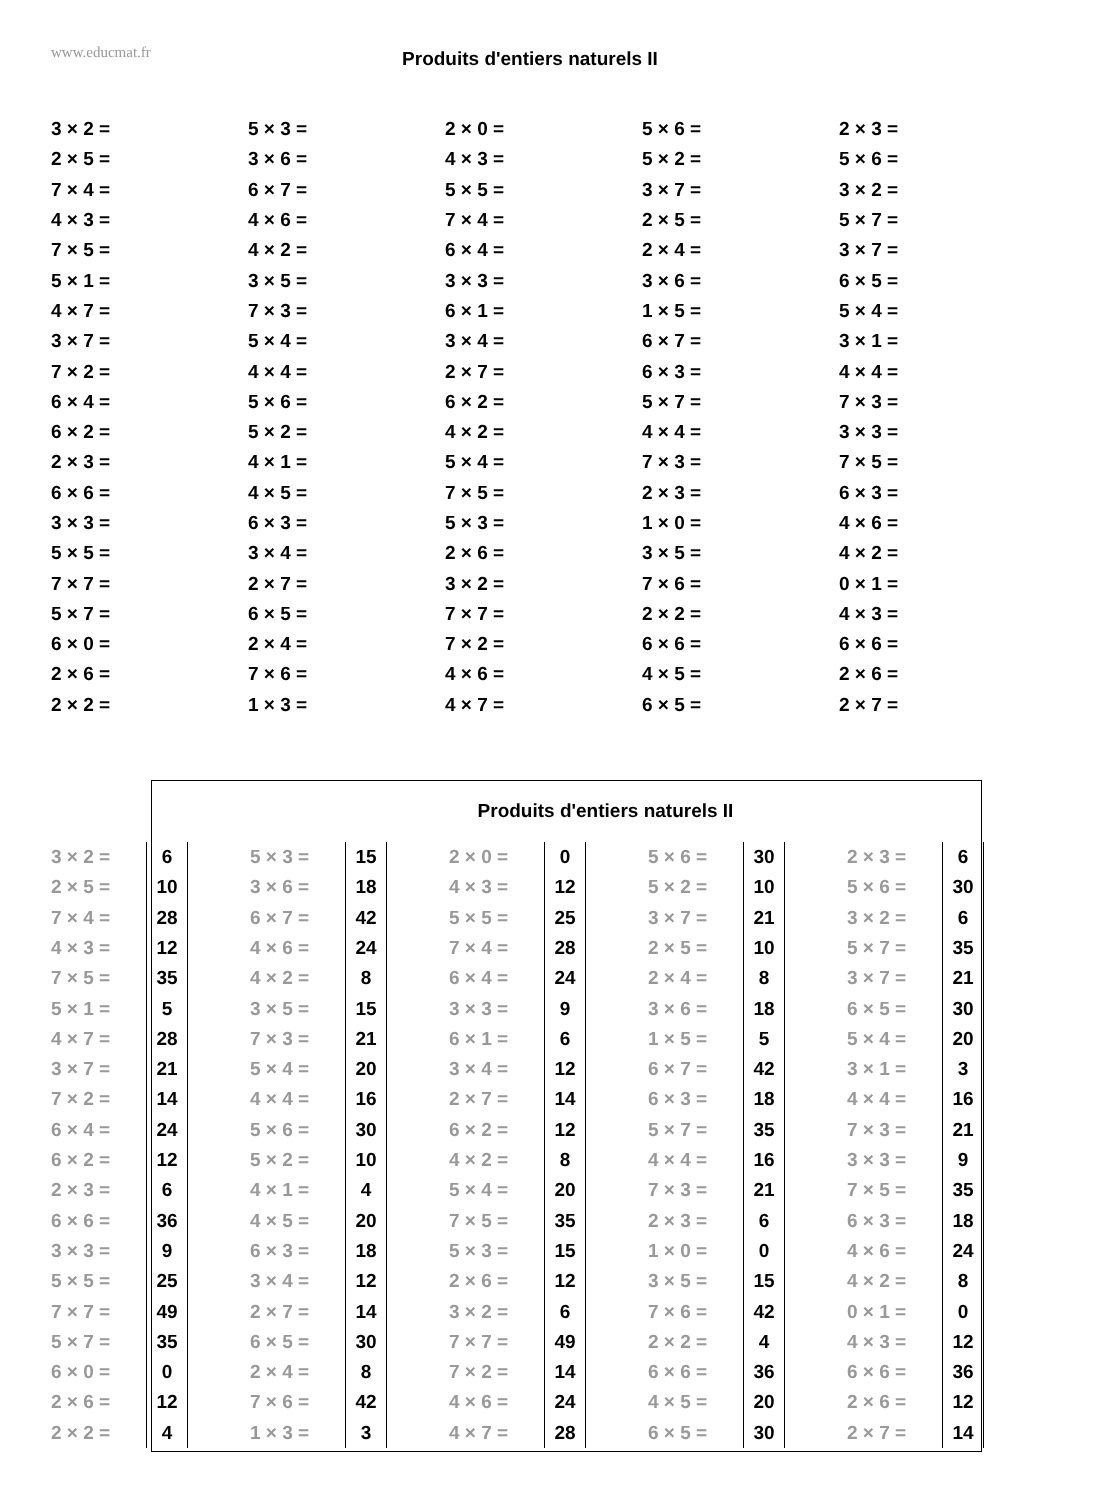www.educmat.fr
Produits d'entiers naturels II
| 3 × 2 = | 5 × 3 = | 2 × 0 = | 5 × 6 = | 2 × 3 = |
| 2 × 5 = | 3 × 6 = | 4 × 3 = | 5 × 2 = | 5 × 6 = |
| 7 × 4 = | 6 × 7 = | 5 × 5 = | 3 × 7 = | 3 × 2 = |
| 4 × 3 = | 4 × 6 = | 7 × 4 = | 2 × 5 = | 5 × 7 = |
| 7 × 5 = | 4 × 2 = | 6 × 4 = | 2 × 4 = | 3 × 7 = |
| 5 × 1 = | 3 × 5 = | 3 × 3 = | 3 × 6 = | 6 × 5 = |
| 4 × 7 = | 7 × 3 = | 6 × 1 = | 1 × 5 = | 5 × 4 = |
| 3 × 7 = | 5 × 4 = | 3 × 4 = | 6 × 7 = | 3 × 1 = |
| 7 × 2 = | 4 × 4 = | 2 × 7 = | 6 × 3 = | 4 × 4 = |
| 6 × 4 = | 5 × 6 = | 6 × 2 = | 5 × 7 = | 7 × 3 = |
| 6 × 2 = | 5 × 2 = | 4 × 2 = | 4 × 4 = | 3 × 3 = |
| 2 × 3 = | 4 × 1 = | 5 × 4 = | 7 × 3 = | 7 × 5 = |
| 6 × 6 = | 4 × 5 = | 7 × 5 = | 2 × 3 = | 6 × 3 = |
| 3 × 3 = | 6 × 3 = | 5 × 3 = | 1 × 0 = | 4 × 6 = |
| 5 × 5 = | 3 × 4 = | 2 × 6 = | 3 × 5 = | 4 × 2 = |
| 7 × 7 = | 2 × 7 = | 3 × 2 = | 7 × 6 = | 0 × 1 = |
| 5 × 7 = | 6 × 5 = | 7 × 7 = | 2 × 2 = | 4 × 3 = |
| 6 × 0 = | 2 × 4 = | 7 × 2 = | 6 × 6 = | 6 × 6 = |
| 2 × 6 = | 7 × 6 = | 4 × 6 = | 4 × 5 = | 2 × 6 = |
| 2 × 2 = | 1 × 3 = | 4 × 7 = | 6 × 5 = | 2 × 7 = |
Produits d'entiers naturels II
| 3 × 2 = | 6 | | 5 × 3 = | 15 | | 2 × 0 = | 0 | | 5 × 6 = | 30 | | 2 × 3 = | 6 |
| 2 × 5 = | 10 | | 3 × 6 = | 18 | | 4 × 3 = | 12 | | 5 × 2 = | 10 | | 5 × 6 = | 30 |
| 7 × 4 = | 28 | | 6 × 7 = | 42 | | 5 × 5 = | 25 | | 3 × 7 = | 21 | | 3 × 2 = | 6 |
| 4 × 3 = | 12 | | 4 × 6 = | 24 | | 7 × 4 = | 28 | | 2 × 5 = | 10 | | 5 × 7 = | 35 |
| 7 × 5 = | 35 | | 4 × 2 = | 8 | | 6 × 4 = | 24 | | 2 × 4 = | 8 | | 3 × 7 = | 21 |
| 5 × 1 = | 5 | | 3 × 5 = | 15 | | 3 × 3 = | 9 | | 3 × 6 = | 18 | | 6 × 5 = | 30 |
| 4 × 7 = | 28 | | 7 × 3 = | 21 | | 6 × 1 = | 6 | | 1 × 5 = | 5 | | 5 × 4 = | 20 |
| 3 × 7 = | 21 | | 5 × 4 = | 20 | | 3 × 4 = | 12 | | 6 × 7 = | 42 | | 3 × 1 = | 3 |
| 7 × 2 = | 14 | | 4 × 4 = | 16 | | 2 × 7 = | 14 | | 6 × 3 = | 18 | | 4 × 4 = | 16 |
| 6 × 4 = | 24 | | 5 × 6 = | 30 | | 6 × 2 = | 12 | | 5 × 7 = | 35 | | 7 × 3 = | 21 |
| 6 × 2 = | 12 | | 5 × 2 = | 10 | | 4 × 2 = | 8 | | 4 × 4 = | 16 | | 3 × 3 = | 9 |
| 2 × 3 = | 6 | | 4 × 1 = | 4 | | 5 × 4 = | 20 | | 7 × 3 = | 21 | | 7 × 5 = | 35 |
| 6 × 6 = | 36 | | 4 × 5 = | 20 | | 7 × 5 = | 35 | | 2 × 3 = | 6 | | 6 × 3 = | 18 |
| 3 × 3 = | 9 | | 6 × 3 = | 18 | | 5 × 3 = | 15 | | 1 × 0 = | 0 | | 4 × 6 = | 24 |
| 5 × 5 = | 25 | | 3 × 4 = | 12 | | 2 × 6 = | 12 | | 3 × 5 = | 15 | | 4 × 2 = | 8 |
| 7 × 7 = | 49 | | 2 × 7 = | 14 | | 3 × 2 = | 6 | | 7 × 6 = | 42 | | 0 × 1 = | 0 |
| 5 × 7 = | 35 | | 6 × 5 = | 30 | | 7 × 7 = | 49 | | 2 × 2 = | 4 | | 4 × 3 = | 12 |
| 6 × 0 = | 0 | | 2 × 4 = | 8 | | 7 × 2 = | 14 | | 6 × 6 = | 36 | | 6 × 6 = | 36 |
| 2 × 6 = | 12 | | 7 × 6 = | 42 | | 4 × 6 = | 24 | | 4 × 5 = | 20 | | 2 × 6 = | 12 |
| 2 × 2 = | 4 | | 1 × 3 = | 3 | | 4 × 7 = | 28 | | 6 × 5 = | 30 | | 2 × 7 = | 14 |